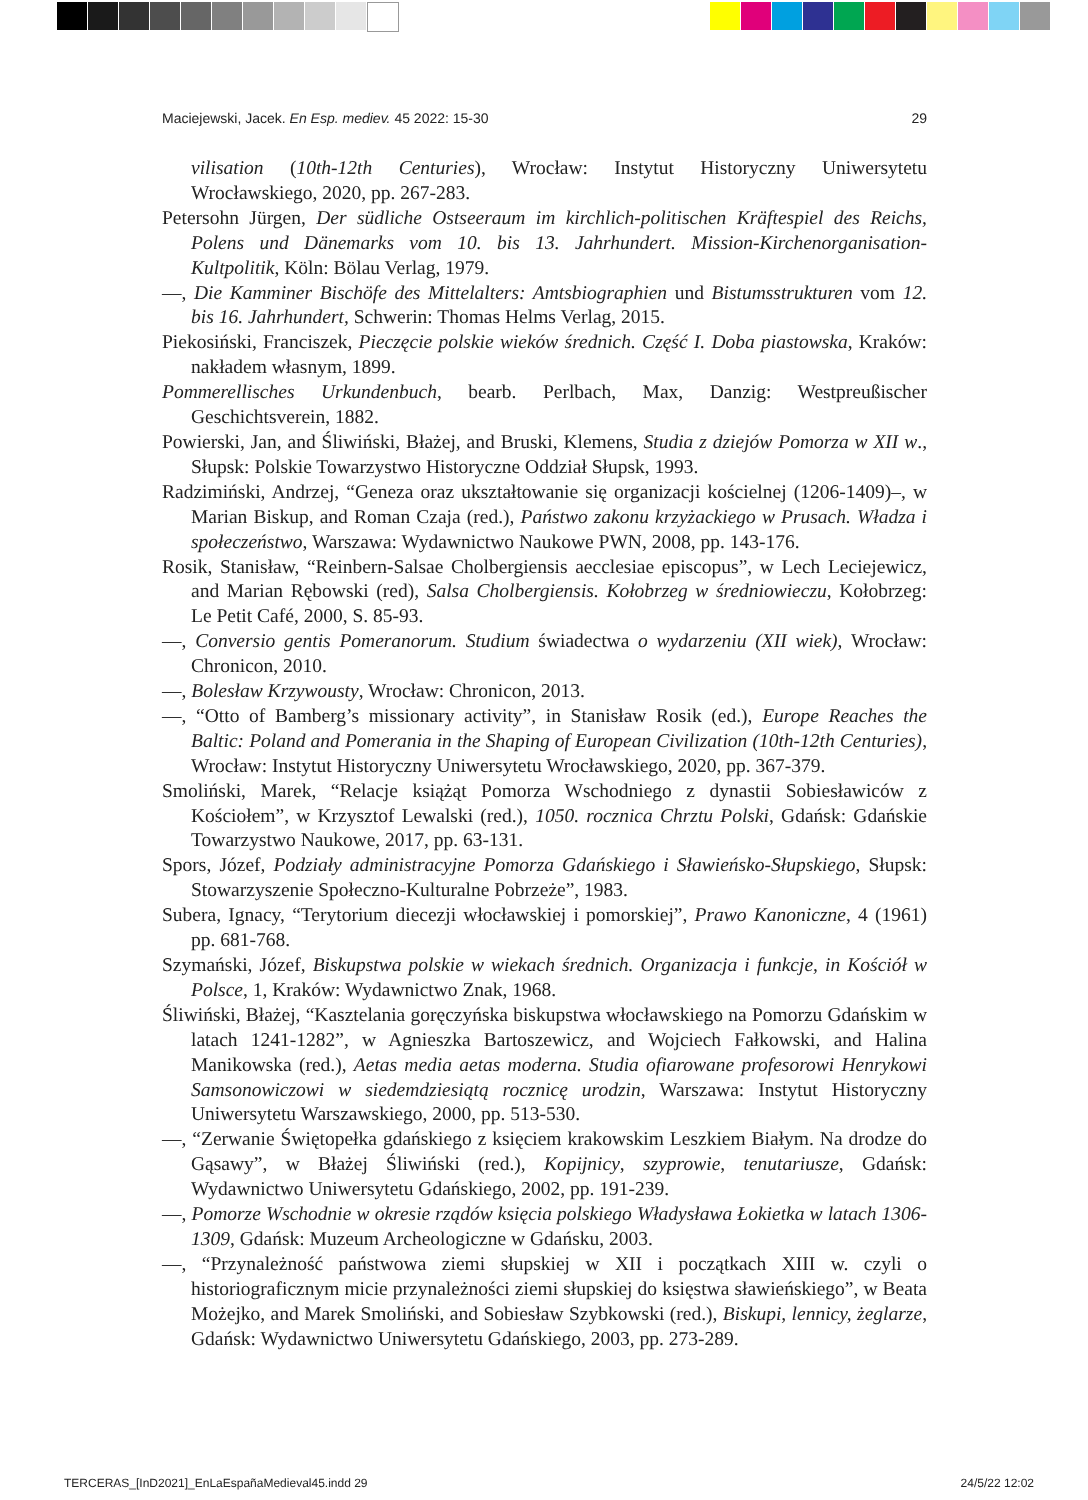Maciejewski, Jacek. En Esp. mediev. 45 2022: 15-30 29
vilisation (10th-12th Centuries), Wrocław: Instytut Historyczny Uniwersytetu Wrocławskiego, 2020, pp. 267-283.
Petersohn Jürgen, Der südliche Ostseeraum im kirchlich-politischen Kräftespiel des Reichs, Polens und Dänemarks vom 10. bis 13. Jahrhundert. Mission-Kirchenorganisation- Kultpolitik, Köln: Bölau Verlag, 1979.
—, Die Kamminer Bischöfe des Mittelalters: Amtsbiographien und Bistumsstrukturen vom 12. bis 16. Jahrhundert, Schwerin: Thomas Helms Verlag, 2015.
Piekosiński, Franciszek, Pieczęcie polskie wieków średnich. Część I. Doba piastowska, Kraków: nakładem własnym, 1899.
Pommerellisches Urkundenbuch, bearb. Perlbach, Max, Danzig: Westpreußischer Geschichtsverein, 1882.
Powierski, Jan, and Śliwiński, Błażej, and Bruski, Klemens, Studia z dziejów Pomorza w XII w., Słupsk: Polskie Towarzystwo Historyczne Oddział Słupsk, 1993.
Radzimiński, Andrzej, “Geneza oraz ukształtowanie się organizacji kościelnej (1206-1409)–, w Marian Biskup, and Roman Czaja (red.), Państwo zakonu krzyżackiego w Prusach. Władza i społeczeństwo, Warszawa: Wydawnictwo Naukowe PWN, 2008, pp. 143-176.
Rosik, Stanisław, “Reinbern-Salsae Cholbergiensis aecclesiae episcopus”, w Lech Leciejewicz, and Marian Rębowski (red), Salsa Cholbergiensis. Kołobrzeg w średniowieczu, Kołobrzeg: Le Petit Café, 2000, S. 85-93.
—, Conversio gentis Pomeranorum. Studium świadectwa o wydarzeniu (XII wiek), Wrocław: Chronicon, 2010.
—, Bolesław Krzywousty, Wrocław: Chronicon, 2013.
—, “Otto of Bamberg’s missionary activity”, in Stanisław Rosik (ed.), Europe Reaches the Baltic: Poland and Pomerania in the Shaping of European Civilization (10th-12th Centuries), Wrocław: Instytut Historyczny Uniwersytetu Wrocławskiego, 2020, pp. 367-379.
Smoliński, Marek, “Relacje książąt Pomorza Wschodniego z dynastii Sobiesławiców z Kościołem”, w Krzysztof Lewalski (red.), 1050. rocznica Chrztu Polski, Gdańsk: Gdańskie Towarzystwo Naukowe, 2017, pp. 63-131.
Spors, Józef, Podziały administracyjne Pomorza Gdańskiego i Sławieńsko-Słupskiego, Słupsk: Stowarzyszenie Społeczno-Kulturalne Pobrzeże”, 1983.
Subera, Ignacy, “Terytorium diecezji włocławskiej i pomorskiej”, Prawo Kanoniczne, 4 (1961) pp. 681-768.
Szymański, Józef, Biskupstwa polskie w wiekach średnich. Organizacja i funkcje, in Kościół w Polsce, 1, Kraków: Wydawnictwo Znak, 1968.
Śliwiński, Błażej, “Kasztelania goręczyńska biskupstwa włocławskiego na Pomorzu Gdańskim w latach 1241-1282”, w Agnieszka Bartoszewicz, and Wojciech Fałkowski, and Halina Manikowska (red.), Aetas media aetas moderna. Studia ofiarowane profesorowi Henrykowi Samsonowiczowi w siedemdziesiątą rocznicę urodzin, Warszawa: Instytut Historyczny Uniwersytetu Warszawskiego, 2000, pp. 513-530.
—, “Zerwanie Świętopełka gdańskiego z księciem krakowskim Leszkiem Białym. Na drodze do Gąsawy”, w Błażej Śliwiński (red.), Kopijnicy, szyprowie, tenutariusze, Gdańsk: Wydawnictwo Uniwersytetu Gdańskiego, 2002, pp. 191-239.
—, Pomorze Wschodnie w okresie rządów księcia polskiego Władysława Łokietka w latach 1306-1309, Gdańsk: Muzeum Archeologiczne w Gdańsku, 2003.
—, “Przynależność państwowa ziemi słupskiej w XII i początkach XIII w. czyli o historiograficznym micie przynależności ziemi słupskiej do księstwa sławieńskiego”, w Beata Możejko, and Marek Smoliński, and Sobiesław Szybkowski (red.), Biskupi, lennicy, żeglarze, Gdańsk: Wydawnictwo Uniwersytetu Gdańskiego, 2003, pp. 273-289.
TERCERAS_[InD2021]_EnLaEspañaMedieval45.indd 29 24/5/22 12:02